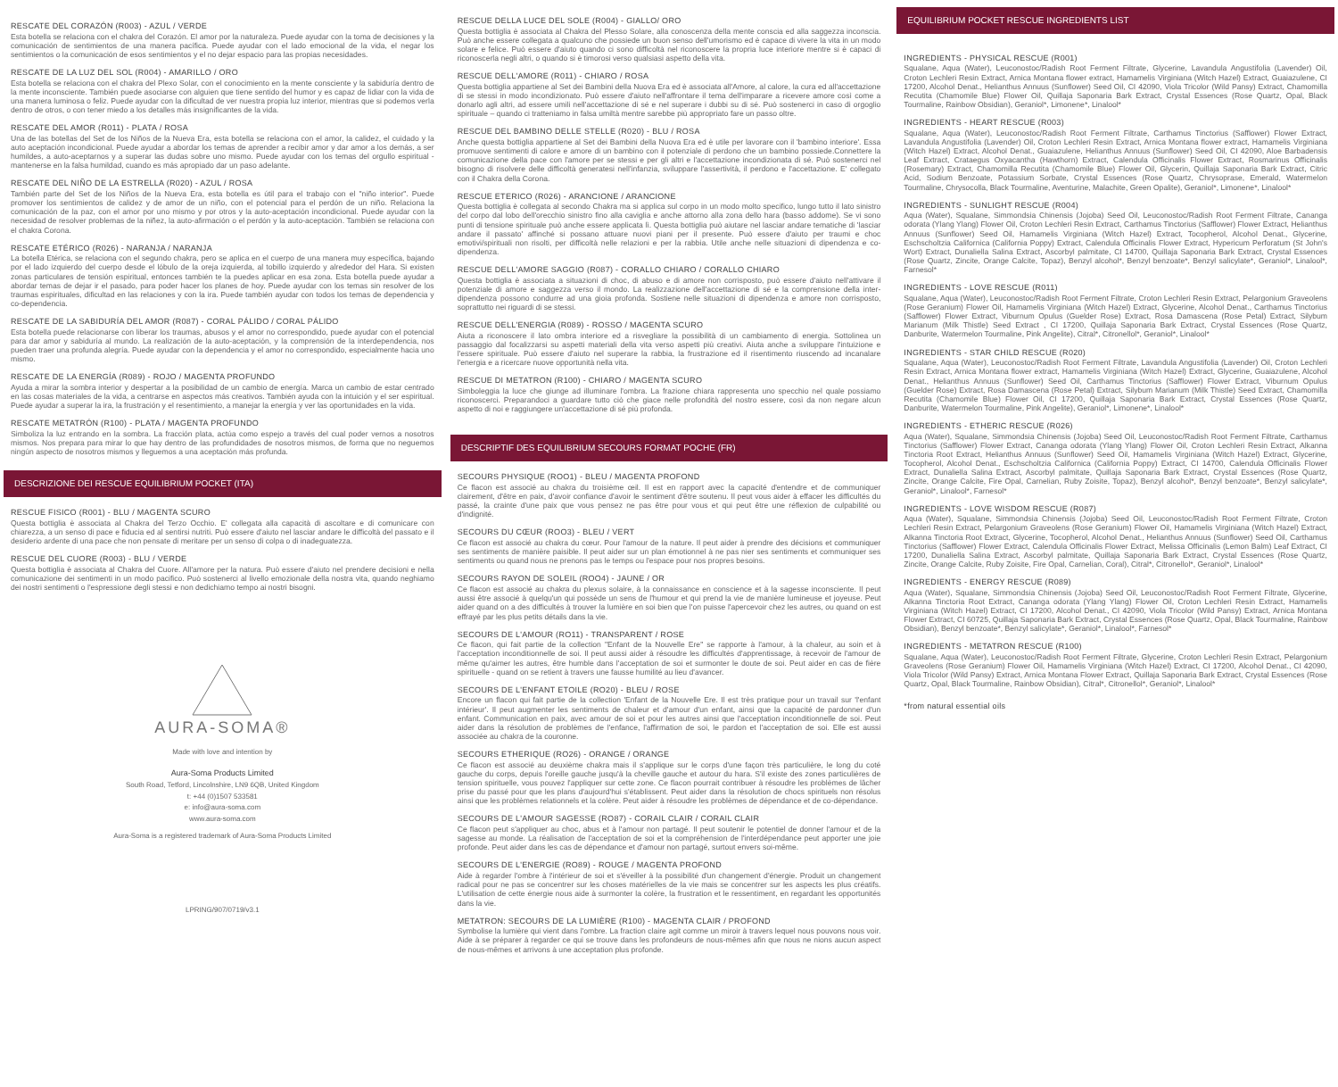RESCATE DEL CORAZÓN (R003) - AZUL / VERDE
Esta botella se relaciona con el chakra del Corazón. El amor por la naturaleza. Puede ayudar con la toma de decisiones y la comunicación de sentimientos de una manera pacífica. Puede ayudar con el lado emocional de la vida, el negar los sentimientos o la comunicación de esos sentimientos y el no dejar espacio para las propias necesidades.
RESCATE DE LA LUZ DEL SOL (R004) - AMARILLO / ORO
Esta botella se relaciona con el chakra del Plexo Solar, con el conocimiento en la mente consciente y la sabiduría dentro de la mente inconsciente. También puede asociarse con alguien que tiene sentido del humor y es capaz de lidiar con la vida de una manera luminosa o feliz. Puede ayudar con la dificultad de ver nuestra propia luz interior, mientras que si podemos verla dentro de otros, o con tener miedo a los detalles más insignificantes de la vida.
RESCATE DEL AMOR (R011) - PLATA / ROSA
Una de las botellas del Set de los Niños de la Nueva Era, esta botella se relaciona con el amor, la calidez, el cuidado y la auto aceptación incondicional. Puede ayudar a abordar los temas de aprender a recibir amor y dar amor a los demás, a ser humildes, a auto-aceptarnos y a superar las dudas sobre uno mismo. Puede ayudar con los temas del orgullo espiritual - mantenerse en la falsa humildad, cuando es más apropiado dar un paso adelante.
RESCATE DEL NIÑO DE LA ESTRELLA (R020) - AZUL / ROSA
También parte del Set de los Niños de la Nueva Era, esta botella es útil para el trabajo con el "niño interior". Puede promover los sentimientos de calidez y de amor de un niño, con el potencial para el perdón de un niño. Relaciona la comunicación de la paz, con el amor por uno mismo y por otros y la auto-aceptación incondicional. Puede ayudar con la necesidad de resolver problemas de la niñez, la auto-afirmación o el perdón y la auto-aceptación. También se relaciona con el chakra Corona.
RESCATE ETÉRICO (R026) - NARANJA / NARANJA
La botella Etérica, se relaciona con el segundo chakra, pero se aplica en el cuerpo de una manera muy específica, bajando por el lado izquierdo del cuerpo desde el lóbulo de la oreja izquierda, al tobillo izquierdo y alrededor del Hara. Si existen zonas particulares de tensión espiritual, entonces también te la puedes aplicar en esa zona. Esta botella puede ayudar a abordar temas de dejar ir el pasado, para poder hacer los planes de hoy. Puede ayudar con los temas sin resolver de los traumas espirituales, dificultad en las relaciones y con la ira. Puede también ayudar con todos los temas de dependencia y co-dependencia.
RESCATE DE LA SABIDURÍA DEL AMOR (R087) - CORAL PÁLIDO / CORAL PÁLIDO
Esta botella puede relacionarse con liberar los traumas, abusos y el amor no correspondido, puede ayudar con el potencial para dar amor y sabiduría al mundo. La realización de la auto-aceptación, y la comprensión de la interdependencia, nos pueden traer una profunda alegría. Puede ayudar con la dependencia y el amor no correspondido, especialmente hacia uno mismo.
RESCATE DE LA ENERGÍA (R089) - ROJO / MAGENTA PROFUNDO
Ayuda a mirar la sombra interior y despertar a la posibilidad de un cambio de energía. Marca un cambio de estar centrado en las cosas materiales de la vida, a centrarse en aspectos más creativos. También ayuda con la intuición y el ser espiritual. Puede ayudar a superar la ira, la frustración y el resentimiento, a manejar la energía y ver las oportunidades en la vida.
RESCATE METATRÓN (R100) - PLATA / MAGENTA PROFUNDO
Simboliza la luz entrando en la sombra. La fracción plata, actúa como espejo a través del cual poder vernos a nosotros mismos. Nos prepara para mirar lo que hay dentro de las profundidades de nosotros mismos, de forma que no neguemos ningún aspecto de nosotros mismos y lleguemos a una aceptación más profunda.
DESCRIZIONE DEI RESCUE EQUILIBRIUM POCKET (ITA)
RESCUE FISICO (R001) - BLU / MAGENTA SCURO
Questa bottiglia è associata al Chakra del Terzo Occhio. E' collegata alla capacità di ascoltare e di comunicare con chiarezza, a un senso di pace e fiducia ed al sentirsi nutriti. Può essere d'aiuto nel lasciar andare le difficoltà del passato e il desiderio ardente di una pace che non pensate di meritare per un senso di colpa o di inadeguatezza.
RESCUE DEL CUORE (R003) - BLU / VERDE
Questa bottiglia è associata al Chakra del Cuore. All'amore per la natura. Può essere d'aiuto nel prendere decisioni e nella comunicazione dei sentimenti in un modo pacifico. Può sostenerci al livello emozionale della nostra vita, quando neghiamo dei nostri sentimenti o l'espressione degli stessi e non dedichiamo tempo ai nostri bisogni.
AURA-SOMA®
Made with love and intention by
Aura-Soma Products Limited
South Road, Tetford, Lincolnshire, LN9 6QB, United Kingdom
t: +44 (0)1507 533581
e: info@aura-soma.com
www.aura-soma.com
Aura-Soma is a registered trademark of Aura-Soma Products Limited
LPRING/907/0719/v3.1
RESCUE DELLA LUCE DEL SOLE (R004) - GIALLO/ ORO
Questa bottiglia è associata al Chakra del Plesso Solare, alla conoscenza della mente conscia ed alla saggezza inconscia. Può anche essere collegata a qualcuno che possiede un buon senso dell'umorismo ed è capace di vivere la vita in un modo solare e felice. Può essere d'aiuto quando ci sono difficoltà nel riconoscere la propria luce interiore mentre si è capaci di riconoscerla negli altri, o quando si è timorosi verso qualsiasi aspetto della vita.
RESCUE DELL'AMORE (R011) - CHIARO / ROSA
Questa bottiglia appartiene al Set dei Bambini della Nuova Era ed è associata all'Amore, al calore, la cura ed all'accettazione di se stessi in modo incondizionato. Può essere d'aiuto nell'affrontare il tema dell'imparare a ricevere amore così come a donarlo agli altri, ad essere umili nell'accettazione di sé e nel superare i dubbi su di sé. Può sostenerci in caso di orgoglio spirituale – quando ci tratteniamo in falsa umiltà mentre sarebbe più appropriato fare un passo oltre.
RESCUE DEL BAMBINO DELLE STELLE (R020) - BLU / ROSA
Anche questa bottiglia appartiene al Set dei Bambini della Nuova Era ed è utile per lavorare con il 'bambino interiore'. Essa promuove sentimenti di calore e amore di un bambino con il potenziale di perdono che un bambino possiede.Connettere la comunicazione della pace con l'amore per se stessi e per gli altri e l'accettazione incondizionata di sé. Può sostenerci nel bisogno di risolvere delle difficoltà generatesi nell'infanzia, sviluppare l'assertività, il perdono e l'accettazione. E' collegato con il Chakra della Corona.
RESCUE ETERICO (R026) - ARANCIONE / ARANCIONE
Questa bottiglia è collegata al secondo Chakra ma si applica sul corpo in un modo molto specifico, lungo tutto il lato sinistro del corpo dal lobo dell'orecchio sinistro fino alla caviglia e anche attorno alla zona dello hara (basso addome). Se vi sono punti di tensione spirituale può anche essere applicata lì. Questa bottiglia può aiutare nel lasciar andare tematiche di 'lasciar andare il passato' affinché si possano attuare nuovi piani per il presente. Può essere d'aiuto per traumi e choc emotivi/spirituali non risolti, per difficoltà nelle relazioni e per la rabbia. Utile anche nelle situazioni di dipendenza e co-dipendenza.
RESCUE DELL'AMORE SAGGIO (R087) - CORALLO CHIARO / CORALLO CHIARO
Questa bottiglia è associata a situazioni di choc, di abuso e di amore non corrisposto, può essere d'aiuto nell'attivare il potenziale di amore e saggezza verso il mondo. La realizzazione dell'accettazione di sé e la comprensione della inter- dipendenza possono condurre ad una gioia profonda. Sostiene nelle situazioni di dipendenza e amore non corrisposto, soprattutto nei riguardi di se stessi.
RESCUE DELL'ENERGIA (R089) - ROSSO / MAGENTA SCURO
Aiuta a riconoscere il lato ombra interiore ed a risvegliare la possibilità di un cambiamento di energia. Sottolinea un passaggio dal focalizzarsi su aspetti materiali della vita verso aspetti più creativi. Aiuta anche a sviluppare l'intuizione e l'essere spirituale. Può essere d'aiuto nel superare la rabbia, la frustrazione ed il risentimento riuscendo ad incanalare l'energia e a ricercare nuove opportunità nella vita.
RESCUE DI METATRON (R100) - CHIARO / MAGENTA SCURO
Simboleggia la luce che giunge ad illuminare l'ombra. La frazione chiara rappresenta uno specchio nel quale possiamo riconoscerci. Preparandoci a guardare tutto ciò che giace nelle profondità del nostro essere, così da non negare alcun aspetto di noi e raggiungere un'accettazione di sé più profonda.
DESCRIPTIF DES EQUILIBRIUM SECOURS FORMAT POCHE (FR)
SECOURS PHYSIQUE (ROO1) - BLEU / MAGENTA PROFOND
Ce flacon est associé au chakra du troisième œil. Il est en rapport avec la capacité d'entendre et de communiquer clairement, d'être en paix, d'avoir confiance d'avoir le sentiment d'être soutenu. Il peut vous aider à effacer les difficultés du passé, la crainte d'une paix que vous pensez ne pas être pour vous et qui peut être une réflexion de culpabilité ou d'indignité.
SECOURS DU CŒUR (ROO3) - BLEU / VERT
Ce flacon est associé au chakra du cœur. Pour l'amour de la nature. Il peut aider à prendre des décisions et communiquer ses sentiments de manière paisible. Il peut aider sur un plan émotionnel à ne pas nier ses sentiments et communiquer ses sentiments ou quand nous ne prenons pas le temps ou l'espace pour nos propres besoins.
SECOURS RAYON DE SOLEIL (ROO4) - JAUNE / OR
Ce flacon est associé au chakra du plexus solaire, à la connaissance en conscience et à la sagesse inconsciente. Il peut aussi être associé à quelqu'un qui possède un sens de l'humour et qui prend la vie de manière lumineuse et joyeuse. Peut aider quand on a des difficultés à trouver la lumière en soi bien que l'on puisse l'apercevoir chez les autres, ou quand on est effrayé par les plus petits détails dans la vie.
SECOURS DE L'AMOUR (RO11) - TRANSPARENT / ROSE
Ce flacon, qui fait partie de la collection "Enfant de la Nouvelle Ere" se rapporte à l'amour, à la chaleur, au soin et à l'acceptation inconditionnelle de soi. Il peut aussi aider à résoudre les difficultés d'apprentissage, à recevoir de l'amour de même qu'aimer les autres, être humble dans l'acceptation de soi et surmonter le doute de soi. Peut aider en cas de fière spirituelle - quand on se retient à travers une fausse humilité au lieu d'avancer.
SECOURS DE L'ENFANT ETOILE (RO20) - BLEU / ROSE
Encore un flacon qui fait partie de la collection 'Enfant de la Nouvelle Ere. Il est très pratique pour un travail sur 'l'enfant intérieur'. Il peut augmenter les sentiments de chaleur et d'amour d'un enfant, ainsi que la capacité de pardonner d'un enfant. Communication en paix, avec amour de soi et pour les autres ainsi que l'acceptation inconditionnelle de soi. Peut aider dans la résolution de problèmes de l'enfance, l'affirmation de soi, le pardon et l'acceptation de soi. Elle est aussi associée au chakra de la couronne.
SECOURS ETHERIQUE (RO26) - ORANGE / ORANGE
Ce flacon est associé au deuxième chakra mais il s'applique sur le corps d'une façon très particulière, le long du coté gauche du corps, depuis l'oreille gauche jusqu'à la cheville gauche et autour du hara. S'il existe des zones particulières de tension spirituelle, vous pouvez l'appliquer sur cette zone. Ce flacon pourrait contribuer à résoudre les problèmes de lâcher prise du passé pour que les plans d'aujourd'hui s'établissent. Peut aider dans la résolution de chocs spirituels non résolus ainsi que les problèmes relationnels et la colère. Peut aider à résoudre les problèmes de dépendance et de co-dépendance.
SECOURS DE L'AMOUR SAGESSE (RO87) - CORAIL CLAIR / CORAIL CLAIR
Ce flacon peut s'appliquer au choc, abus et à l'amour non partagé. Il peut soutenir le potentiel de donner l'amour et de la sagesse au monde. La réalisation de l'acceptation de soi et la compréhension de l'interdépendance peut apporter une joie profonde. Peut aider dans les cas de dépendance et d'amour non partagé, surtout envers soi-même.
SECOURS DE L'ENERGIE (RO89) - ROUGE / MAGENTA PROFOND
Aide à regarder l'ombre à l'intérieur de soi et s'éveiller à la possibilité d'un changement d'énergie. Produit un changement radical pour ne pas se concentrer sur les choses matérielles de la vie mais se concentrer sur les aspects les plus créatifs. L'utilisation de cette énergie nous aide à surmonter la colère, la frustration et le ressentiment, en regardant les opportunités dans la vie.
METATRON: SECOURS DE LA LUMIÈRE (R100) - MAGENTA CLAIR / PROFOND
Symbolise la lumière qui vient dans l'ombre. La fraction claire agit comme un miroir à travers lequel nous pouvons nous voir. Aide à se préparer à regarder ce qui se trouve dans les profondeurs de nous-mêmes afin que nous ne nions aucun aspect de nous-mêmes et arrivons à une acceptation plus profonde.
EQUILIBRIUM POCKET RESCUE INGREDIENTS LIST
INGREDIENTS - PHYSICAL RESCUE (R001)
Squalane, Aqua (Water), Leuconostoc/Radish Root Ferment Filtrate, Glycerine, Lavandula Angustifolia (Lavender) Oil, Croton Lechleri Resin Extract, Arnica Montana flower extract, Hamamelis Virginiana (Witch Hazel) Extract, Guaiazulene, CI 17200, Alcohol Denat., Helianthus Annuus (Sunflower) Seed Oil, CI 42090, Viola Tricolor (Wild Pansy) Extract, Chamomilla Recutita (Chamomile Blue) Flower Oil, Quillaja Saponaria Bark Extract, Crystal Essences (Rose Quartz, Opal, Black Tourmaline, Rainbow Obsidian), Geraniol*, Limonene*, Linalool*
INGREDIENTS - HEART RESCUE (R003)
Squalane, Aqua (Water), Leuconostoc/Radish Root Ferment Filtrate, Carthamus Tinctorius (Safflower) Flower Extract, Lavandula Angustifolia (Lavender) Oil, Croton Lechleri Resin Extract, Arnica Montana flower extract, Hamamelis Virginiana (Witch Hazel) Extract, Alcohol Denat., Guaiazulene, Helianthus Annuus (Sunflower) Seed Oil, CI 42090, Aloe Barbadensis Leaf Extract, Crataegus Oxyacantha (Hawthorn) Extract, Calendula Officinalis Flower Extract, Rosmarinus Officinalis (Rosemary) Extract, Chamomilla Recutita (Chamomile Blue) Flower Oil, Glycerin, Quillaja Saponaria Bark Extract, Citric Acid, Sodium Benzoate, Potassium Sorbate, Crystal Essences (Rose Quartz, Chrysoprase, Emerald, Watermelon Tourmaline, Chrysocolla, Black Tourmaline, Aventurine, Malachite, Green Opalite), Geraniol*, Limonene*, Linalool*
INGREDIENTS - SUNLIGHT RESCUE (R004)
Aqua (Water), Squalane, Simmondsia Chinensis (Jojoba) Seed Oil, Leuconostoc/Radish Root Ferment Filtrate, Cananga odorata (Ylang Ylang) Flower Oil, Croton Lechleri Resin Extract, Carthamus Tinctorius (Safflower) Flower Extract, Helianthus Annuus (Sunflower) Seed Oil, Hamamelis Virginiana (Witch Hazel) Extract, Tocopherol, Alcohol Denat., Glycerine, Eschscholtzia Californica (California Poppy) Extract, Calendula Officinalis Flower Extract, Hypericum Perforatum (St John's Wort) Extract, Dunaliella Salina Extract, Ascorbyl palmitate, CI 14700, Quillaja Saponaria Bark Extract, Crystal Essences (Rose Quartz, Zincite, Orange Calcite, Topaz), Benzyl alcohol*, Benzyl benzoate*, Benzyl salicylate*, Geraniol*, Linalool*, Farnesol*
INGREDIENTS - LOVE RESCUE (R011)
Squalane, Aqua (Water), Leuconostoc/Radish Root Ferment Filtrate, Croton Lechleri Resin Extract, Pelargonium Graveolens (Rose Geranium) Flower Oil, Hamamelis Virginiana (Witch Hazel) Extract, Glycerine, Alcohol Denat., Carthamus Tinctorius (Safflower) Flower Extract, Viburnum Opulus (Guelder Rose) Extract, Rosa Damascena (Rose Petal) Extract, Silybum Marianum (Milk Thistle) Seed Extract , CI 17200, Quillaja Saponaria Bark Extract, Crystal Essences (Rose Quartz, Danburite, Watermelon Tourmaline, Pink Angelite), Citral*, Citronellol*, Geraniol*, Linalool*
INGREDIENTS - STAR CHILD RESCUE (R020)
Squalane, Aqua (Water), Leuconostoc/Radish Root Ferment Filtrate, Lavandula Angustifolia (Lavender) Oil, Croton Lechleri Resin Extract, Arnica Montana flower extract, Hamamelis Virginiana (Witch Hazel) Extract, Glycerine, Guaiazulene, Alcohol Denat., Helianthus Annuus (Sunflower) Seed Oil, Carthamus Tinctorius (Safflower) Flower Extract, Viburnum Opulus (Guelder Rose) Extract, Rosa Damascena (Rose Petal) Extract, Silybum Marianum (Milk Thistle) Seed Extract, Chamomilla Recutita (Chamomile Blue) Flower Oil, CI 17200, Quillaja Saponaria Bark Extract, Crystal Essences (Rose Quartz, Danburite, Watermelon Tourmaline, Pink Angelite), Geraniol*, Limonene*, Linalool*
INGREDIENTS - ETHERIC RESCUE (R026)
Aqua (Water), Squalane, Simmondsia Chinensis (Jojoba) Seed Oil, Leuconostoc/Radish Root Ferment Filtrate, Carthamus Tinctorius (Safflower) Flower Extract, Cananga odorata (Ylang Ylang) Flower Oil, Croton Lechleri Resin Extract, Alkanna Tinctoria Root Extract, Helianthus Annuus (Sunflower) Seed Oil, Hamamelis Virginiana (Witch Hazel) Extract, Glycerine, Tocopherol, Alcohol Denat., Eschscholtzia Californica (California Poppy) Extract, CI 14700, Calendula Officinalis Flower Extract, Dunaliella Salina Extract, Ascorbyl palmitate, Quillaja Saponaria Bark Extract, Crystal Essences (Rose Quartz, Zincite, Orange Calcite, Fire Opal, Carnelian, Ruby Zoisite, Topaz), Benzyl alcohol*, Benzyl benzoate*, Benzyl salicylate*, Geraniol*, Linalool*, Farnesol*
INGREDIENTS - LOVE WISDOM RESCUE (R087)
Aqua (Water), Squalane, Simmondsia Chinensis (Jojoba) Seed Oil, Leuconostoc/Radish Root Ferment Filtrate, Croton Lechleri Resin Extract, Pelargonium Graveolens (Rose Geranium) Flower Oil, Hamamelis Virginiana (Witch Hazel) Extract, Alkanna Tinctoria Root Extract, Glycerine, Tocopherol, Alcohol Denat., Helianthus Annuus (Sunflower) Seed Oil, Carthamus Tinctorius (Safflower) Flower Extract, Calendula Officinalis Flower Extract, Melissa Officinalis (Lemon Balm) Leaf Extract, CI 17200, Dunaliella Salina Extract, Ascorbyl palmitate, Quillaja Saponaria Bark Extract, Crystal Essences (Rose Quartz, Zincite, Orange Calcite, Ruby Zoisite, Fire Opal, Carnelian, Coral), Citral*, Citronellol*, Geraniol*, Linalool*
INGREDIENTS - ENERGY RESCUE (R089)
Aqua (Water), Squalane, Simmondsia Chinensis (Jojoba) Seed Oil, Leuconostoc/Radish Root Ferment Filtrate, Glycerine, Alkanna Tinctoria Root Extract, Cananga odorata (Ylang Ylang) Flower Oil, Croton Lechleri Resin Extract, Hamamelis Virginiana (Witch Hazel) Extract, CI 17200, Alcohol Denat., CI 42090, Viola Tricolor (Wild Pansy) Extract, Arnica Montana Flower Extract, CI 60725, Quillaja Saponaria Bark Extract, Crystal Essences (Rose Quartz, Opal, Black Tourmaline, Rainbow Obsidian), Benzyl benzoate*, Benzyl salicylate*, Geraniol*, Linalool*, Farnesol*
INGREDIENTS - METATRON RESCUE (R100)
Squalane, Aqua (Water), Leuconostoc/Radish Root Ferment Filtrate, Glycerine, Croton Lechleri Resin Extract, Pelargonium Graveolens (Rose Geranium) Flower Oil, Hamamelis Virginiana (Witch Hazel) Extract, CI 17200, Alcohol Denat., CI 42090, Viola Tricolor (Wild Pansy) Extract, Arnica Montana Flower Extract, Quillaja Saponaria Bark Extract, Crystal Essences (Rose Quartz, Opal, Black Tourmaline, Rainbow Obsidian), Citral*, Citronellol*, Geraniol*, Linalool*
*from natural essential oils